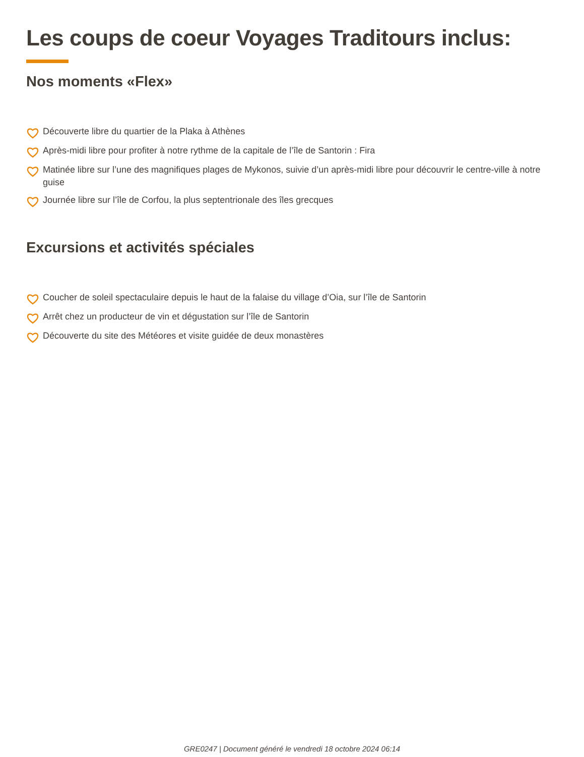Les coups de coeur Voyages Traditours inclus:
Nos moments «Flex»
Découverte libre du quartier de la Plaka à Athènes
Après-midi libre pour profiter à notre rythme de la capitale de l’île de Santorin : Fira
Matinée libre sur l’une des magnifiques plages de Mykonos, suivie d’un après-midi libre pour découvrir le centre-ville à notre guise
Journée libre sur l’île de Corfou, la plus septentrionale des îles grecques
Excursions et activités spéciales
Coucher de soleil spectaculaire depuis le haut de la falaise du village d’Oia, sur l’île de Santorin
Arrêt chez un producteur de vin et dégustation sur l’île de Santorin
Découverte du site des Météores et visite guidée de deux monastères
GRE0247 | Document généré le vendredi 18 octobre 2024 06:14